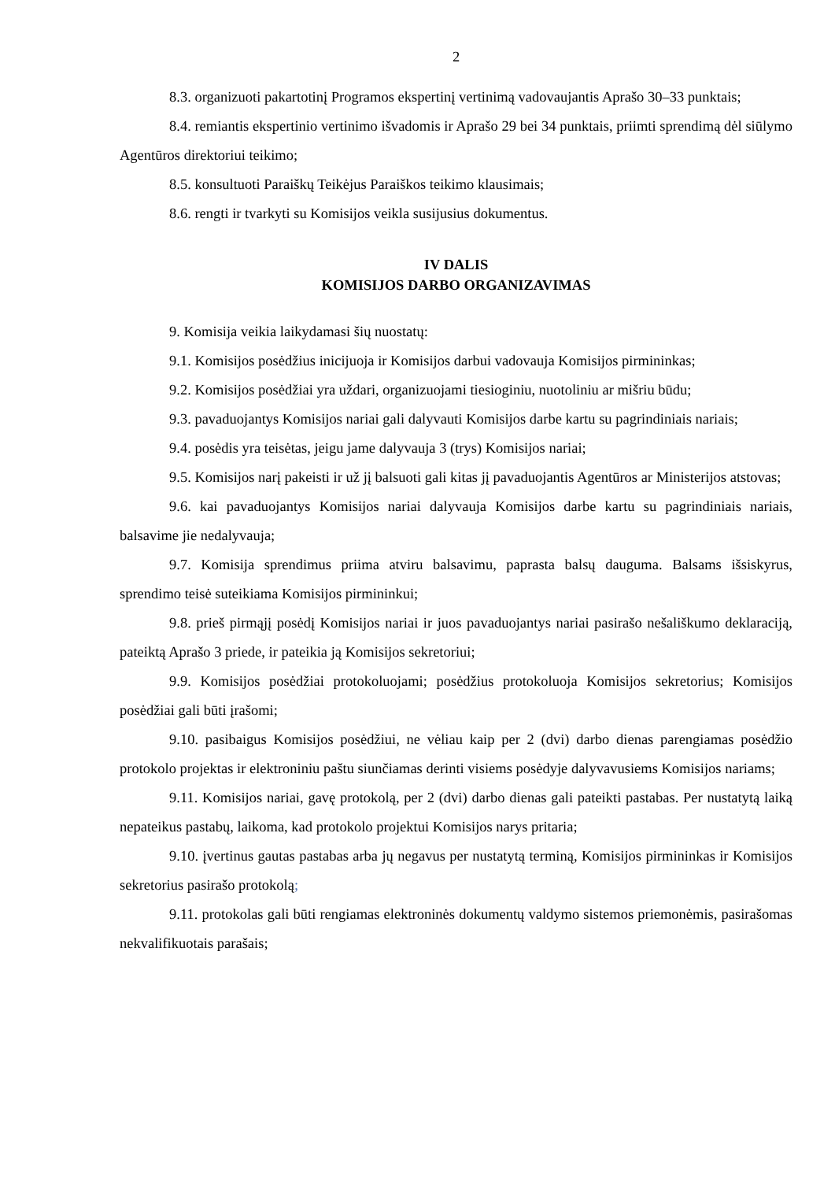2
8.3. organizuoti pakartotinį Programos ekspertinį vertinimą vadovaujantis Aprašo 30–33 punktais;
8.4. remiantis ekspertinio vertinimo išvadomis ir Aprašo 29 bei 34 punktais, priimti sprendimą dėl siūlymo Agentūros direktoriui teikimo;
8.5. konsultuoti Paraiškų Teikėjus Paraiškos teikimo klausimais;
8.6. rengti ir tvarkyti su Komisijos veikla susijusius dokumentus.
IV DALIS
KOMISIJOS DARBO ORGANIZAVIMAS
9. Komisija veikia laikydamasi šių nuostatų:
9.1. Komisijos posėdžius inicijuoja ir Komisijos darbui vadovauja Komisijos pirmininkas;
9.2. Komisijos posėdžiai yra uždari, organizuojami tiesioginiu, nuotoliniu ar mišriu būdu;
9.3. pavaduojantys Komisijos nariai gali dalyvauti Komisijos darbe kartu su pagrindiniais nariais;
9.4. posėdis yra teisėtas, jeigu jame dalyvauja 3 (trys) Komisijos nariai;
9.5. Komisijos narį pakeisti ir už jį balsuoti gali kitas jį pavaduojantis Agentūros ar Ministerijos atstovas;
9.6. kai pavaduojantys Komisijos nariai dalyvauja Komisijos darbe kartu su pagrindiniais nariais, balsavime jie nedalyvauja;
9.7. Komisija sprendimus priima atviru balsavimu, paprasta balsų dauguma. Balsams išsiskyrus, sprendimo teisė suteikiama Komisijos pirmininkui;
9.8. prieš pirmąjį posėdį Komisijos nariai ir juos pavaduojantys nariai pasirašo nešališkumo deklaraciją, pateiktą Aprašo 3 priede, ir pateikia ją Komisijos sekretoriui;
9.9. Komisijos posėdžiai protokoluojami; posėdžius protokoluoja Komisijos sekretorius; Komisijos posėdžiai gali būti įrašomi;
9.10. pasibaigus Komisijos posėdžiui, ne vėliau kaip per 2 (dvi) darbo dienas parengiamas posėdžio protokolo projektas ir elektroniniu paštu siunčiamas derinti visiems posėdyje dalyvavusiems Komisijos nariams;
9.11. Komisijos nariai, gavę protokolą, per 2 (dvi) darbo dienas gali pateikti pastabas. Per nustatytą laiką nepateikus pastabų, laikoma, kad protokolo projektui Komisijos narys pritaria;
9.10. įvertinus gautas pastabas arba jų negavus per nustatytą terminą, Komisijos pirmininkas ir Komisijos sekretorius pasirašo protokolą;
9.11. protokolas gali būti rengiamas elektroninės dokumentų valdymo sistemos priemonėmis, pasirašomas nekvalifikuotais parašais;